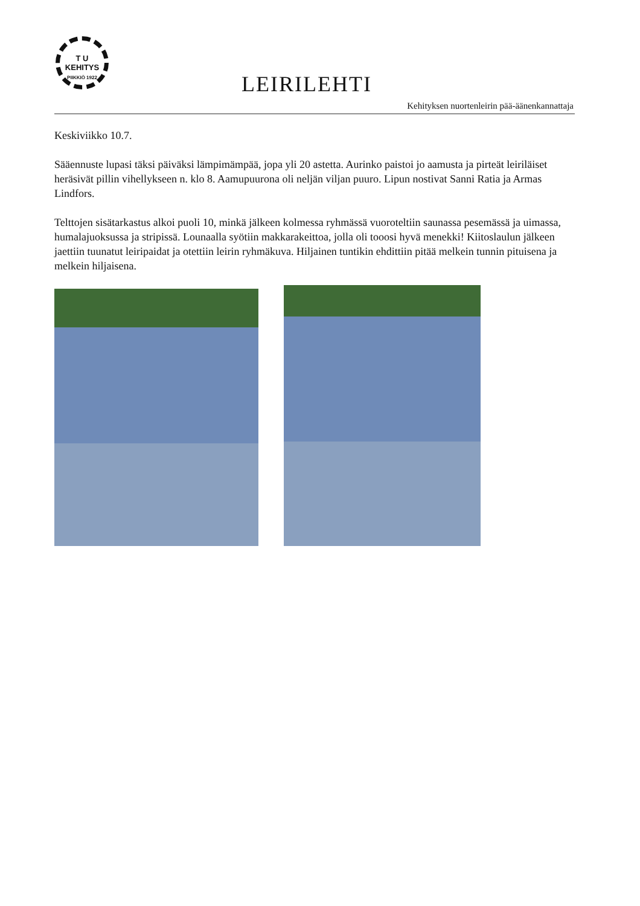T U
KEHITYS
PIIKKIÖ 1922
LEIRILEHTI
Kehityksen nuortenleirin pää-äänenkannattaja
Keskiviikko 10.7.
Sääennuste lupasi täksi päiväksi lämpimämpää, jopa yli 20 astetta. Aurinko paistoi jo aamusta ja pirteät leiriläiset heräsivät pillin vihellykseen n. klo 8. Aamupuurona oli neljän viljan puuro. Lipun nostivat Sanni Ratia ja Armas Lindfors.
Telttojen sisätarkastus alkoi puoli 10, minkä jälkeen kolmessa ryhmässä vuoroteltiin saunassa pesemässä ja uimassa, humalajuoksussa ja stripissä. Lounaalla syötiin makkarakeittoa, jolla oli tooosi hyvä menekki! Kiitoslaulun jälkeen jaettiin tuunatut leiripaidat ja otettiin leirin ryhmäkuva. Hiljainen tuntikin ehdittiin pitää melkein tunnin pituisena ja melkein hiljaisena.